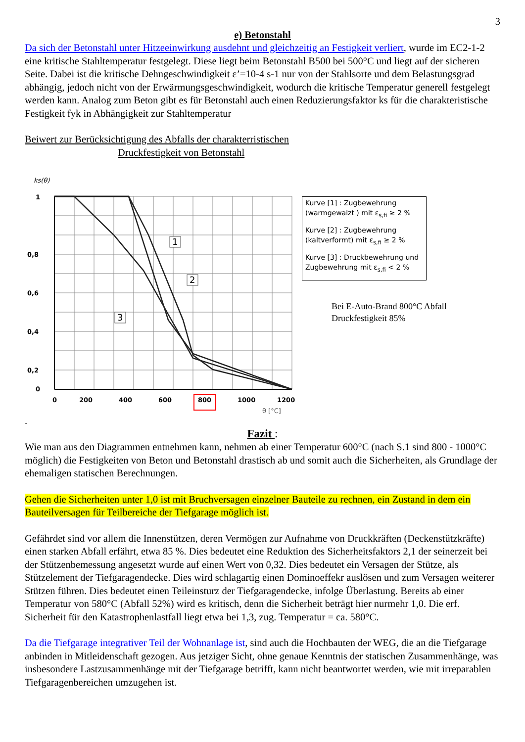3
e) Betonstahl
Da sich der Betonstahl unter Hitzeeinwirkung ausdehnt und gleichzeitig an Festigkeit verliert, wurde im EC2-1-2 eine kritische Stahltemperatur festgelegt. Diese liegt beim Betonstahl B500 bei 500°C und liegt auf der sicheren Seite. Dabei ist die kritische Dehngeschwindigkeit ε’=10-4 s-1 nur von der Stahlsorte und dem Belastungsgrad abhängig, jedoch nicht von der Erwärmungsgeschwindigkeit, wodurch die kritische Temperatur generell festgelegt werden kann. Analog zum Beton gibt es für Betonstahl auch einen Reduzierungsfaktor ks für die charakteristische Festigkeit fyk in Abhängigkeit zur Stahltemperatur
Beiwert zur Berücksichtigung des Abfalls der charakterristischen
Druckfestigkeit von Betonstahl
ks(θ)
1
0,8
0,6
0,4
0,2
0
0
200
400
600
800
1000
1200
θ [°C]
1
2
3
Kurve [1] : Zugbewehrung (warmgewalzt ) mit ε<sub>s,fi</sub> ≥ 2 %
Kurve [2] : Zugbewehrung (kaltverformt) mit ε<sub>s,fi</sub> ≥ 2 %
Kurve [3] : Druckbewehrung und Zugbewehrung mit ε<sub>s,fi</sub> < 2 %
Bei E-Auto-Brand 800°C Abfall
Druckfestigkeit 85%
.
Fazit :
Wie man aus den Diagrammen entnehmen kann, nehmen ab einer Temperatur 600°C (nach S.1 sind 800 - 1000°C möglich) die Festigkeiten von Beton und Betonstahl drastisch ab und somit auch die Sicherheiten, als Grundlage der ehemaligen statischen Berechnungen.
Gehen die Sicherheiten unter 1,0 ist mit Bruchversagen einzelner Bauteile zu rechnen, ein Zustand in dem ein Bauteilversagen für Teilbereiche der Tiefgarage möglich ist.
Gefährdet sind vor allem die Innenstützen, deren Vermögen zur Aufnahme von Druckkräften (Deckenstützkräfte) einen starken Abfall erfährt, etwa 85 %. Dies bedeutet eine Reduktion des Sicherheitsfaktors 2,1 der seinerzeit bei der Stützenbemessung angesetzt wurde auf einen Wert von 0,32. Dies bedeutet ein Versagen der Stütze, als Stützelement der Tiefgaragendecke. Dies wird schlagartig einen Dominoeffekr auslösen und zum Versagen weiterer Stützen führen. Dies bedeutet einen Teileinsturz der Tiefgaragendecke, infolge Überlastung. Bereits ab einer Temperatur von 580°C (Abfall 52%) wird es kritisch, denn die Sicherheit beträgt hier nurmehr 1,0. Die erf. Sicherheit für den Katastrophenlastfall liegt etwa bei 1,3, zug. Temperatur = ca. 580°C.
Da die Tiefgarage integrativer Teil der Wohnanlage ist, sind auch die Hochbauten der WEG, die an die Tiefgarage anbinden in Mitleidenschaft gezogen. Aus jetziger Sicht, ohne genaue Kenntnis der statischen Zusammenhänge, was insbesondere Lastzusammenhänge mit der Tiefgarage betrifft, kann nicht beantwortet werden, wie mit irreparablen Tiefgaragenbereichen umzugehen ist.